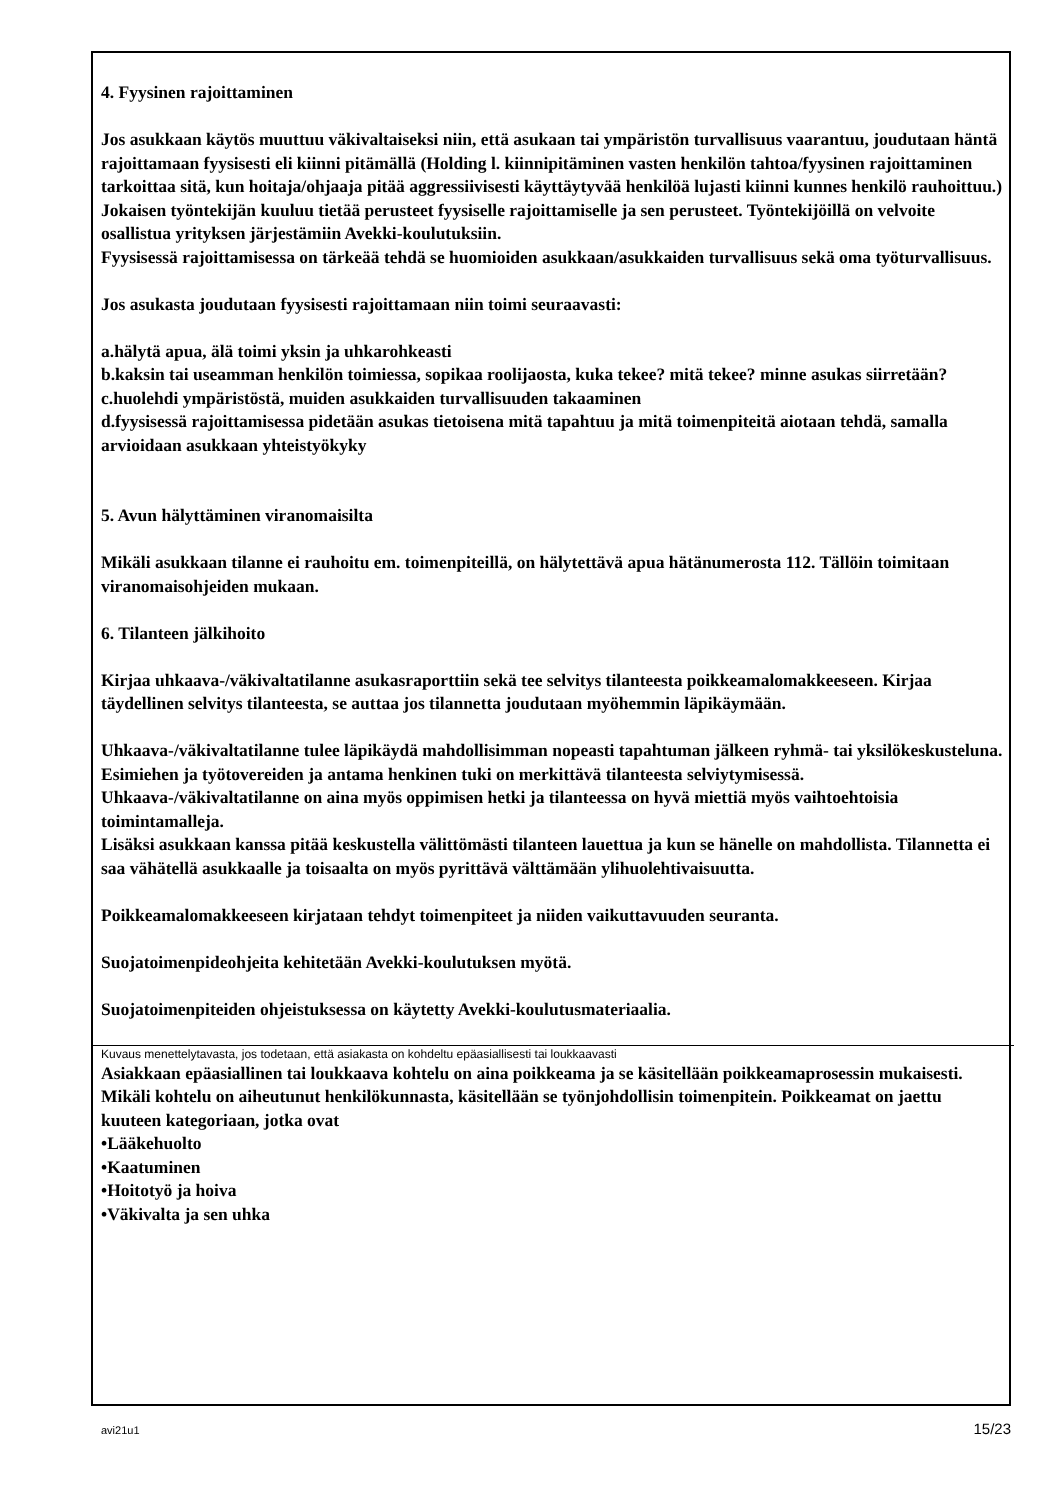4. Fyysinen rajoittaminen
Jos asukkaan käytös muuttuu väkivaltaiseksi niin, että asukaan tai ympäristön turvallisuus vaarantuu, joudutaan häntä rajoittamaan fyysisesti eli kiinni pitämällä (Holding l. kiinnipitäminen vasten henkilön tahtoa/fyysinen rajoittaminen tarkoittaa sitä, kun hoitaja/ohjaaja pitää aggressiivisesti käyttäytyvää henkilöä lujasti kiinni kunnes henkilö rauhoittuu.) Jokaisen työntekijän kuuluu tietää perusteet fyysiselle rajoittamiselle ja sen perusteet. Työntekijöillä on velvoite osallistua yrityksen järjestämiin Avekki-koulutuksiin.
Fyysisessä rajoittamisessa on tärkeää tehdä se huomioiden asukkaan/asukkaiden turvallisuus sekä oma työturvallisuus.
Jos asukasta joudutaan fyysisesti rajoittamaan niin toimi seuraavasti:
a.hälytä apua, älä toimi yksin ja uhkarohkeasti
b.kaksin tai useamman henkilön toimiessa, sopikaa roolijaosta, kuka tekee? mitä tekee? minne asukas siirretään?
c.huolehdi ympäristöstä, muiden asukkaiden turvallisuuden takaaminen
d.fyysisessä rajoittamisessa pidetään asukas tietoisena mitä tapahtuu ja mitä toimenpiteitä aiotaan tehdä, samalla arvioidaan asukkaan yhteistyökyky
5. Avun hälyttäminen viranomaisilta
Mikäli asukkaan tilanne ei rauhoitu em. toimenpiteillä, on hälytettävä apua hätänumerosta 112. Tällöin toimitaan viranomaisohjeiden mukaan.
6. Tilanteen jälkihoito
Kirjaa uhkaava-/väkivaltatilanne asukasraporttiin sekä tee selvitys tilanteesta poikkeamalomakkeeseen. Kirjaa täydellinen selvitys tilanteesta, se auttaa jos tilannetta joudutaan myöhemmin läpikäymään.
Uhkaava-/väkivaltatilanne tulee läpikäydä mahdollisimman nopeasti tapahtuman jälkeen ryhmä- tai yksilökeskusteluna. Esimiehen ja työtovereiden ja antama henkinen tuki on merkittävä tilanteesta selviytymisessä. Uhkaava-/väkivaltatilanne on aina myös oppimisen hetki ja tilanteessa on hyvä miettiä myös vaihtoehtoisia toimintamalleja.
Lisäksi asukkaan kanssa pitää keskustella välittömästi tilanteen lauettua ja kun se hänelle on mahdollista. Tilannetta ei saa vähätellä asukkaalle ja toisaalta on myös pyrittävä välttämään ylihuolehtivaisuutta.
Poikkeamalomakkeeseen kirjataan tehdyt toimenpiteet ja niiden vaikuttavuuden seuranta.
Suojatoimenpideohjeita kehitetään Avekki-koulutuksen myötä.
Suojatoimenpiteiden ohjeistuksessa on käytetty Avekki-koulutusmateriaalia.
Kuvaus menettelytavasta, jos todetaan, että asiakasta on kohdeltu epäasiallisesti tai loukkaavasti
Asiakkaan epäasiallinen tai loukkaava kohtelu on aina poikkeama ja se käsitellään poikkeamaprosessin mukaisesti. Mikäli kohtelu on aiheutunut henkilökunnasta, käsitellään se työnjohdollisin toimenpitein. Poikkeamat on jaettu kuuteen kategoriaan, jotka ovat
•Lääkehuolto
•Kaatuminen
•Hoitotyö ja hoiva
•Väkivalta ja sen uhka
avi21u1 15/23